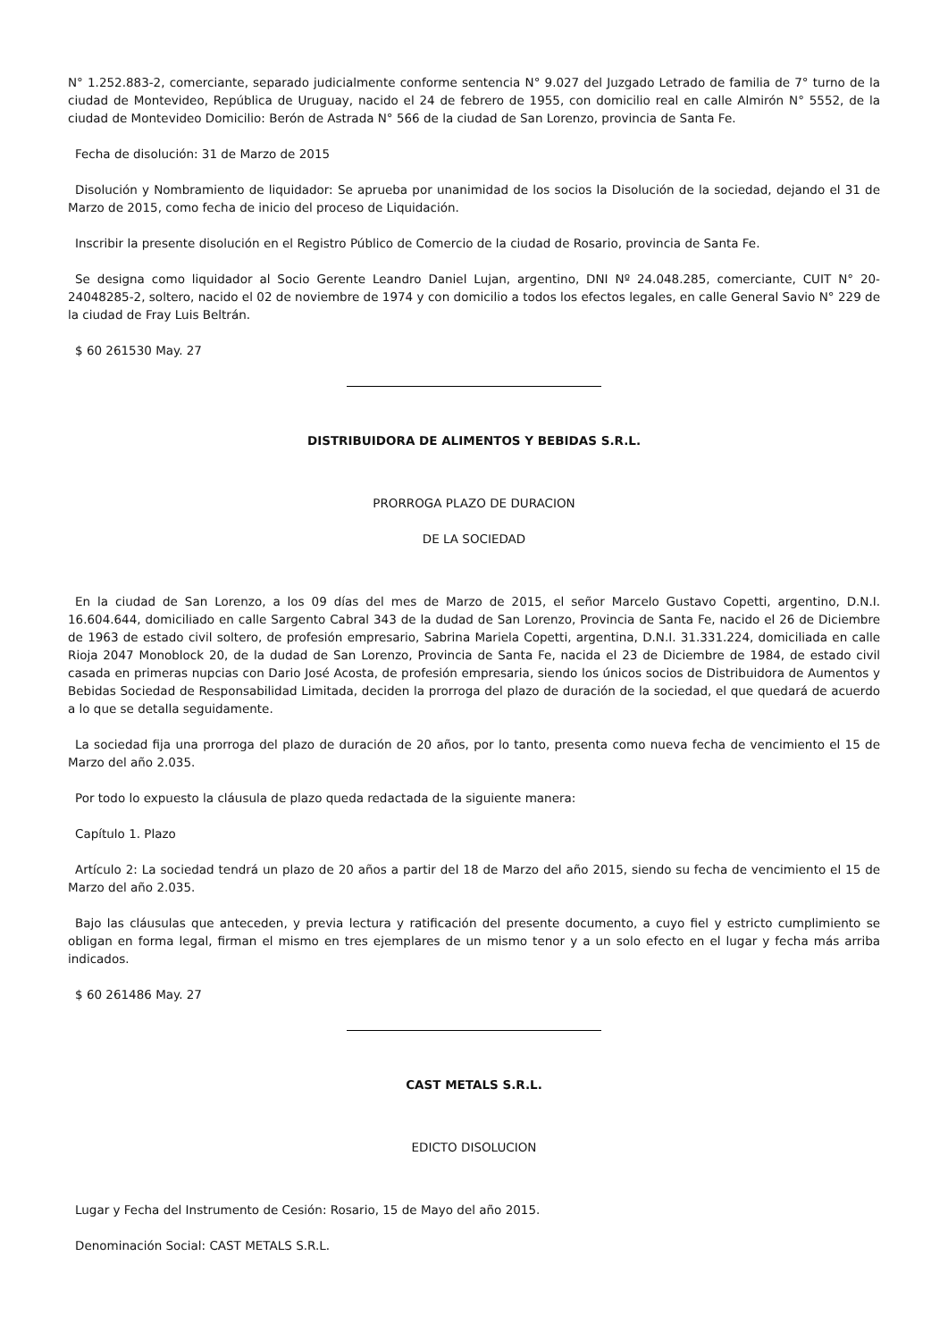N° 1.252.883-2, comerciante, separado judicialmente conforme sentencia N° 9.027 del Juzgado Letrado de familia de 7° turno de la ciudad de Montevideo, República de Uruguay, nacido el 24 de febrero de 1955, con domicilio real en calle Almirón N° 5552, de la ciudad de Montevideo Domicilio: Berón de Astrada N° 566 de la ciudad de San Lorenzo, provincia de Santa Fe.
Fecha de disolución: 31 de Marzo de 2015
Disolución y Nombramiento de liquidador: Se aprueba por unanimidad de los socios la Disolución de la sociedad, dejando el 31 de Marzo de 2015, como fecha de inicio del proceso de Liquidación.
Inscribir la presente disolución en el Registro Público de Comercio de la ciudad de Rosario, provincia de Santa Fe.
Se designa como liquidador al Socio Gerente Leandro Daniel Lujan, argentino, DNI Nº 24.048.285, comerciante, CUIT N° 20-24048285-2, soltero, nacido el 02 de noviembre de 1974 y con domicilio a todos los efectos legales, en calle General Savio N° 229 de la ciudad de Fray Luis Beltrán.
$ 60 261530 May. 27
DISTRIBUIDORA DE ALIMENTOS Y BEBIDAS S.R.L.
PRORROGA PLAZO DE DURACION
DE LA SOCIEDAD
En la ciudad de San Lorenzo, a los 09 días del mes de Marzo de 2015, el señor Marcelo Gustavo Copetti, argentino, D.N.I. 16.604.644, domiciliado en calle Sargento Cabral 343 de la dudad de San Lorenzo, Provincia de Santa Fe, nacido el 26 de Diciembre de 1963 de estado civil soltero, de profesión empresario, Sabrina Mariela Copetti, argentina, D.N.I. 31.331.224, domiciliada en calle Rioja 2047 Monoblock 20, de la dudad de San Lorenzo, Provincia de Santa Fe, nacida el 23 de Diciembre de 1984, de estado civil casada en primeras nupcias con Dario José Acosta, de profesión empresaria, siendo los únicos socios de Distribuidora de Aumentos y Bebidas Sociedad de Responsabilidad Limitada, deciden la prorroga del plazo de duración de la sociedad, el que quedará de acuerdo a lo que se detalla seguidamente.
La sociedad fija una prorroga del plazo de duración de 20 años, por lo tanto, presenta como nueva fecha de vencimiento el 15 de Marzo del año 2.035.
Por todo lo expuesto la cláusula de plazo queda redactada de la siguiente manera:
Capítulo 1. Plazo
Artículo 2: La sociedad tendrá un plazo de 20 años a partir del 18 de Marzo del año 2015, siendo su fecha de vencimiento el 15 de Marzo del año 2.035.
Bajo las cláusulas que anteceden, y previa lectura y ratificación del presente documento, a cuyo fiel y estricto cumplimiento se obligan en forma legal, firman el mismo en tres ejemplares de un mismo tenor y a un solo efecto en el lugar y fecha más arriba indicados.
$ 60 261486 May. 27
CAST METALS S.R.L.
EDICTO DISOLUCION
Lugar y Fecha del Instrumento de Cesión: Rosario, 15 de Mayo del año 2015.
Denominación Social: CAST METALS S.R.L.